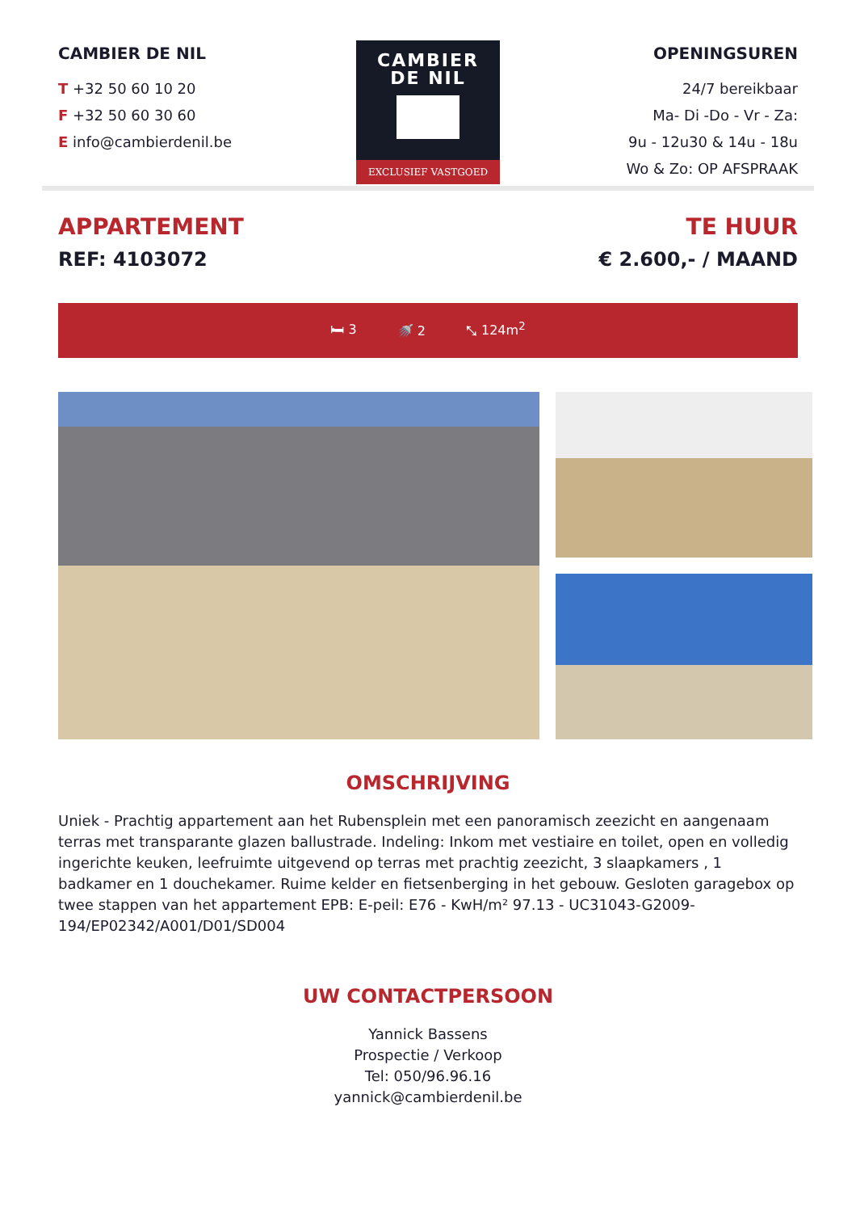CAMBIER DE NIL
T +32 50 60 10 20
F +32 50 60 30 60
E info@cambierdenil.be
CAMBIER
DE NIL
EXCLUSIEF VASTGOED
OPENINGSUREN
24/7 bereikbaar
Ma- Di -Do - Vr - Za:
9u - 12u30 & 14u - 18u
Wo & Zo: OP AFSPRAAK
APPARTEMENT
REF: 4103072
TE HUUR
€ 2.600,- / MAAND
🛏 3 🚿 2 ⤡ 124m<sup>2</sup>
OMSCHRIJVING
Uniek - Prachtig appartement aan het Rubensplein met een panoramisch zeezicht en aangenaam terras met transparante glazen ballustrade. Indeling: Inkom met vestiaire en toilet, open en volledig ingerichte keuken, leefruimte uitgevend op terras met prachtig zeezicht, 3 slaapkamers , 1 badkamer en 1 douchekamer. Ruime kelder en fietsenberging in het gebouw. Gesloten garagebox op twee stappen van het appartement EPB: E-peil: E76 - KwH/m² 97.13 - UC31043-G2009-194/EP02342/A001/D01/SD004
UW CONTACTPERSOON
Yannick Bassens
Prospectie / Verkoop
Tel: 050/96.96.16
yannick@cambierdenil.be